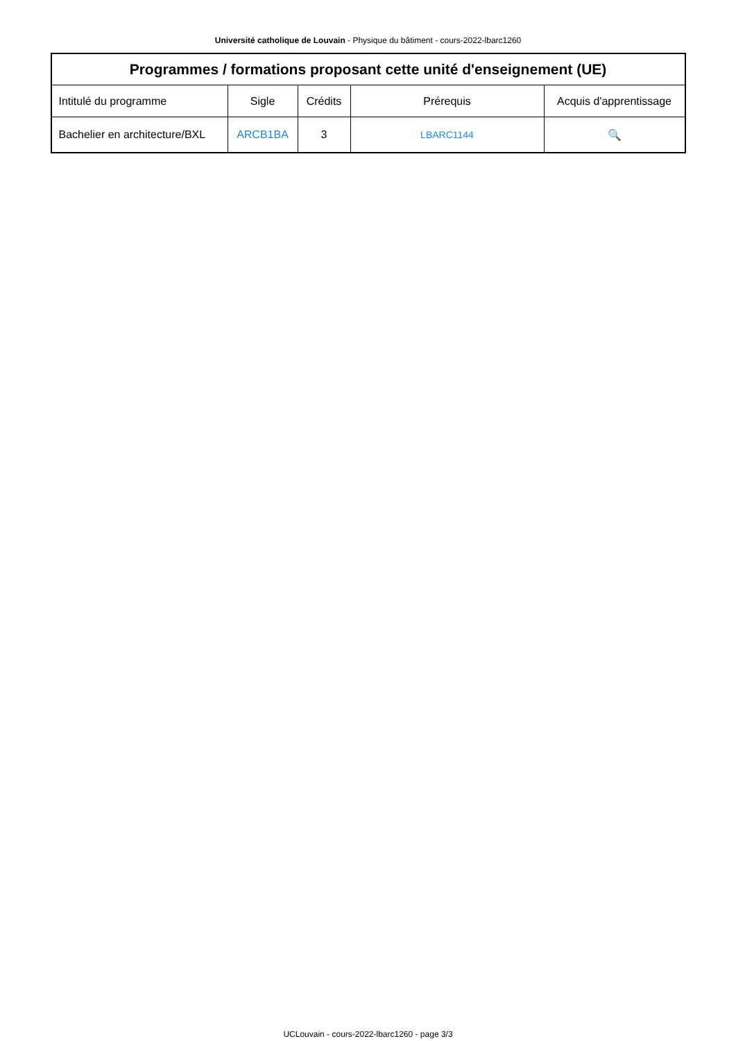Université catholique de Louvain - Physique du bâtiment - cours-2022-lbarc1260
| Programmes / formations proposant cette unité d'enseignement (UE) | | | | |
| --- | --- | --- | --- | --- |
| Intitulé du programme | Sigle | Crédits | Prérequis | Acquis d'apprentissage |
| Bachelier en architecture/BXL | ARCB1BA | 3 | LBARC1144 | 🔍 |
UCLouvain - cours-2022-lbarc1260 - page 3/3